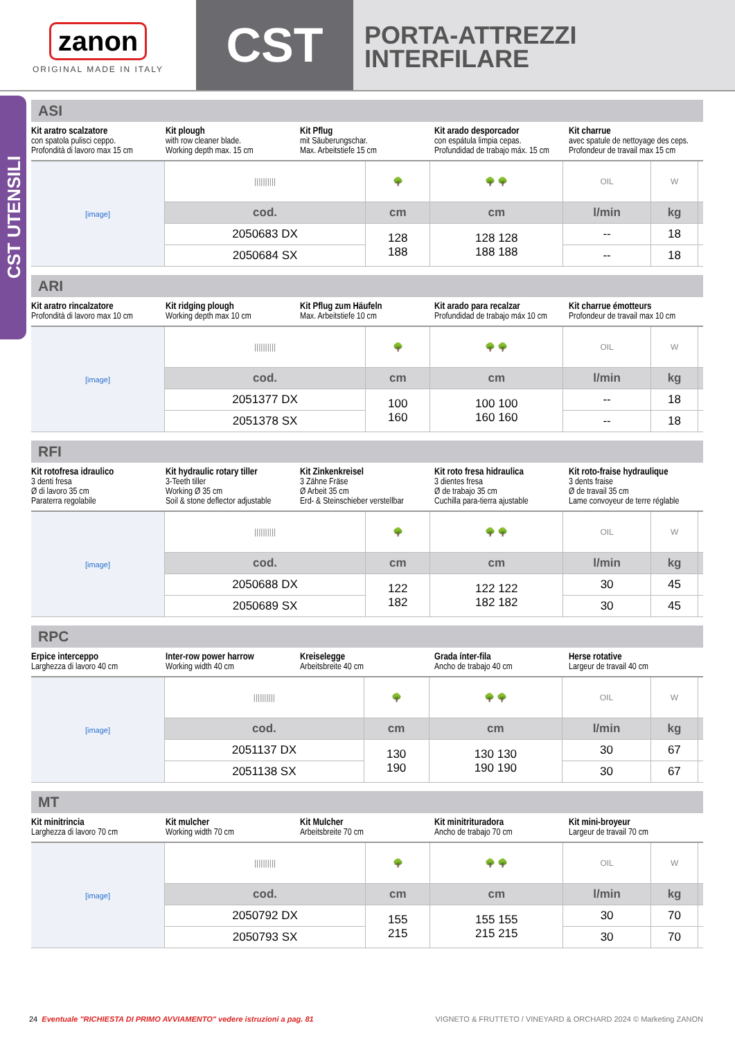zanon
ORIGINAL MADE IN ITALY
CST
PORTA-ATTREZZI
INTERFILARE
CST UTENSILI
ASI
Kit aratro scalzatore
con spatola pulisci ceppo.
Profondità di lavoro max 15 cm
Kit plough
with row cleaner blade.
Working depth max. 15 cm
Kit Pflug
mit Säuberungschar.
Max. Arbeitstiefe 15 cm
Kit arado desporcador
con espátula limpia cepas.
Profundidad de trabajo máx. 15 cm
Kit charrue
avec spatule de nettoyage des ceps.
Profondeur de travail max 15 cm
| [image] | ////////// | 🌳 | 🌳 🌳 | OIL | W | |
| | cod. | cm | cm | l/min | kg | |
| | 2050683 DX | 128 188 | 128 128 188 188 | -- | 18 | |
| | 2050684 SX | | | -- | 18 | |
ARI
Kit aratro rincalzatore
Profondità di lavoro max 10 cm
Kit ridging plough
Working depth max 10 cm
Kit Pflug zum Häufeln
Max. Arbeitstiefe 10 cm
Kit arado para recalzar
Profundidad de trabajo máx 10 cm
Kit charrue émotteurs
Profondeur de travail max 10 cm
| [image] | ////////// | 🌳 | 🌳 🌳 | OIL | W | |
| | cod. | cm | cm | l/min | kg | |
| | 2051377 DX | 100 160 | 100 100 160 160 | -- | 18 | |
| | 2051378 SX | | | -- | 18 | |
RFI
Kit rotofresa idraulico
3 denti fresa
Ø di lavoro 35 cm
Paraterra regolabile
Kit hydraulic rotary tiller
3-Teeth tiller
Working Ø 35 cm
Soil & stone deflector adjustable
Kit Zinkenkreisel
3 Zähne Fräse
Ø Arbeit 35 cm
Erd- & Steinschieber verstellbar
Kit roto fresa hidraulica
3 dientes fresa
Ø de trabajo 35 cm
Cuchilla para-tierra ajustable
Kit roto-fraise hydraulique
3 dents fraise
Ø de travail 35 cm
Lame convoyeur de terre réglable
| [image] | ////////// | 🌳 | 🌳 🌳 | OIL | W | |
| | cod. | cm | cm | l/min | kg | |
| | 2050688 DX | 122 182 | 122 122 182 182 | 30 | 45 | |
| | 2050689 SX | | | 30 | 45 | |
RPC
Erpice interceppo
Larghezza di lavoro 40 cm
Inter-row power harrow
Working width 40 cm
Kreiselegge
Arbeitsbreite 40 cm
Grada ínter-fila
Ancho de trabajo 40 cm
Herse rotative
Largeur de travail 40 cm
| [image] | ////////// | 🌳 | 🌳 🌳 | OIL | W | |
| | cod. | cm | cm | l/min | kg | |
| | 2051137 DX | 130 190 | 130 130 190 190 | 30 | 67 | |
| | 2051138 SX | | | 30 | 67 | |
MT
Kit minitrincia
Larghezza di lavoro 70 cm
Kit mulcher
Working width 70 cm
Kit Mulcher
Arbeitsbreite 70 cm
Kit minitrituradora
Ancho de trabajo 70 cm
Kit mini-broyeur
Largeur de travail 70 cm
| [image] | ////////// | 🌳 | 🌳 🌳 | OIL | W | |
| | cod. | cm | cm | l/min | kg | |
| | 2050792 DX | 155 215 | 155 155 215 215 | 30 | 70 | |
| | 2050793 SX | | | 30 | 70 | |
24 Eventuale "RICHIESTA DI PRIMO AVVIAMENTO" vedere istruzioni a pag. 81 VIGNETO & FRUTTETO / VINEYARD & ORCHARD 2024 © Marketing ZANON